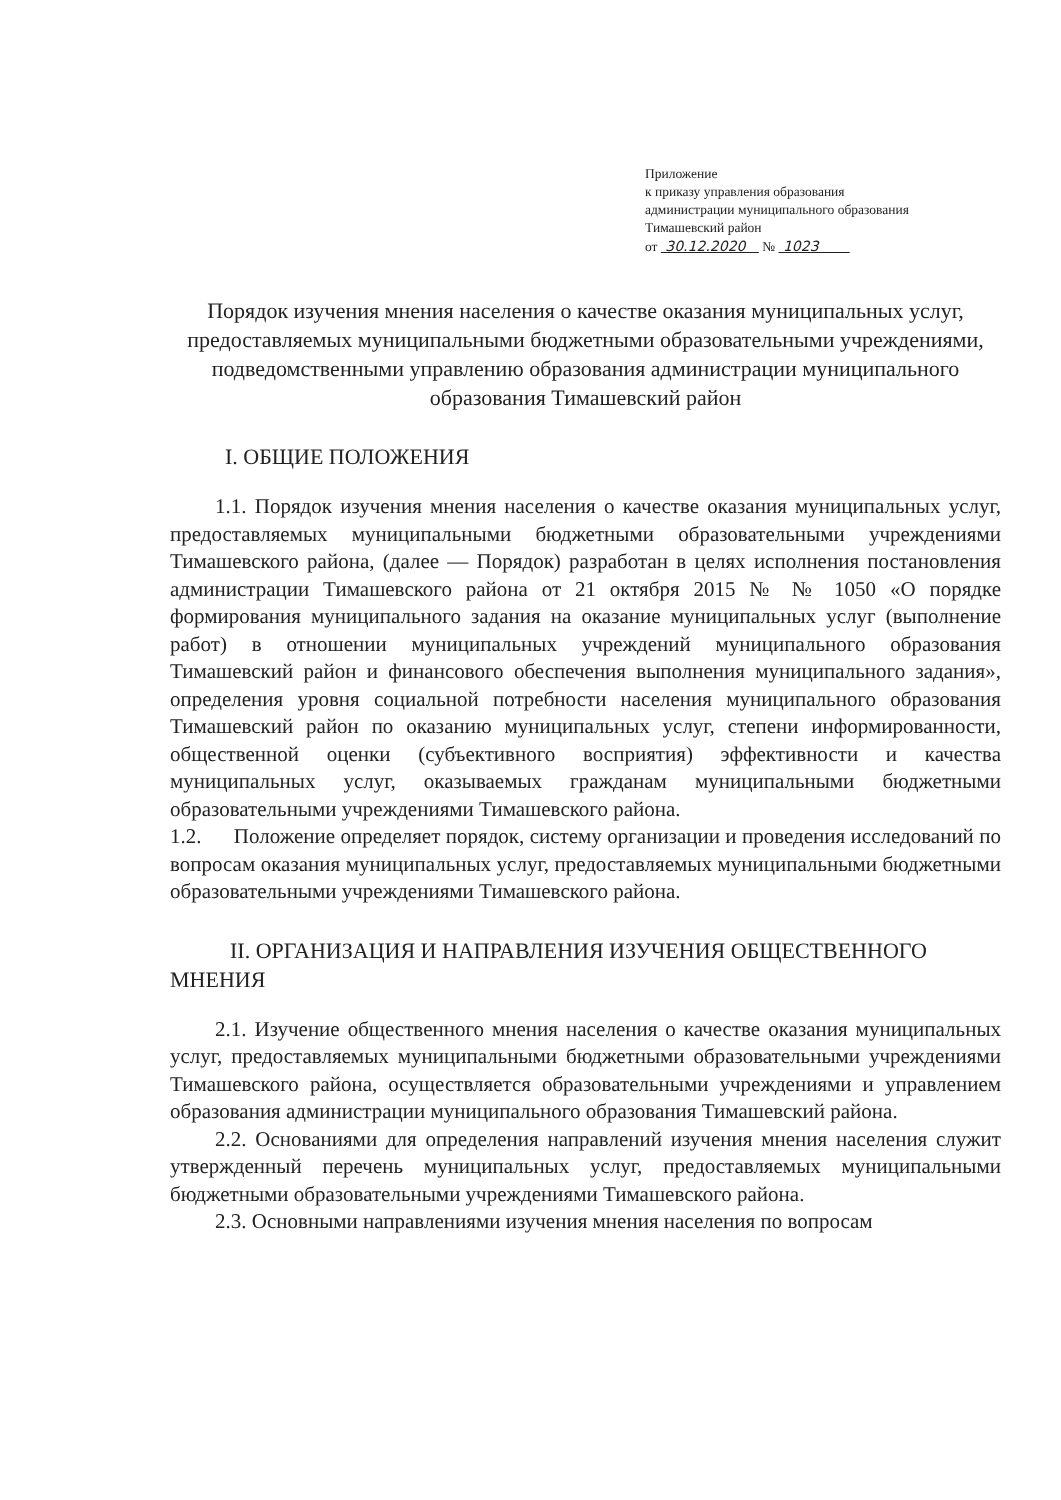Приложение
к приказу управления образования
администрации муниципального образования
Тимашевский район
от 30.12.2020 № 1023
Порядок изучения мнения населения о качестве оказания муниципальных услуг, предоставляемых муниципальными бюджетными образовательными учреждениями, подведомственными управлению образования администрации муниципального образования Тимашевский район
I. ОБЩИЕ ПОЛОЖЕНИЯ
1.1. Порядок изучения мнения населения о качестве оказания муниципальных услуг, предоставляемых муниципальными бюджетными образовательными учреждениями Тимашевского района, (далее — Порядок) разработан в целях исполнения постановления администрации Тимашевского района от 21 октября 2015 № № 1050 «О порядке формирования муниципального задания на оказание муниципальных услуг (выполнение работ) в отношении муниципальных учреждений муниципального образования Тимашевский район и финансового обеспечения выполнения муниципального задания», определения уровня социальной потребности населения муниципального образования Тимашевский район по оказанию муниципальных услуг, степени информированности, общественной оценки (субъективного восприятия) эффективности и качества муниципальных услуг, оказываемых гражданам муниципальными бюджетными образовательными учреждениями Тимашевского района.
1.2. Положение определяет порядок, систему организации и проведения исследований по вопросам оказания муниципальных услуг, предоставляемых муниципальными бюджетными образовательными учреждениями Тимашевского района.
II. ОРГАНИЗАЦИЯ И НАПРАВЛЕНИЯ ИЗУЧЕНИЯ ОБЩЕСТВЕННОГО МНЕНИЯ
2.1. Изучение общественного мнения населения о качестве оказания муниципальных услуг, предоставляемых муниципальными бюджетными образовательными учреждениями Тимашевского района, осуществляется образовательными учреждениями и управлением образования администрации муниципального образования Тимашевский района.
2.2. Основаниями для определения направлений изучения мнения населения служит утвержденный перечень муниципальных услуг, предоставляемых муниципальными бюджетными образовательными учреждениями Тимашевского района.
2.3. Основными направлениями изучения мнения населения по вопросам